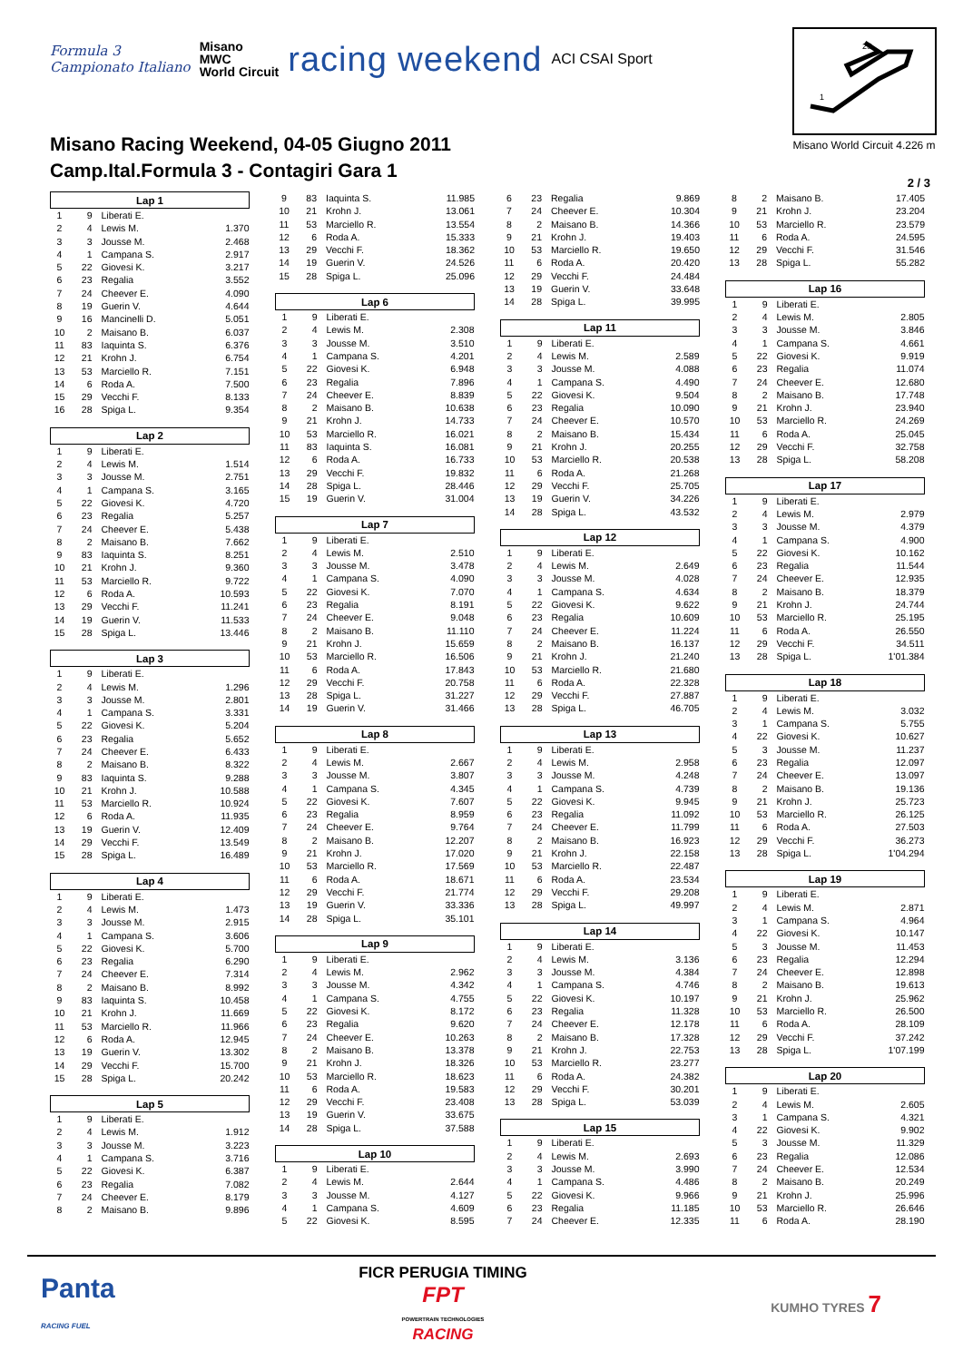Formula 3
Campionato Italiano Misano
MWC
World Circuit racing weekend ACI CSAI Sport
Misano Racing Weekend, 04-05 Giugno 2011
Camp.Ital.Formula 3 - Contagiri Gara 1
2S
1
Misano World Circuit 4.226 m
2 / 3
| Lap 1 | | | |
| --- | --- | --- | --- |
| 1 | 9 | Liberati E. | |
| 2 | 4 | Lewis M. | 1.370 |
| 3 | 3 | Jousse M. | 2.468 |
| 4 | 1 | Campana S. | 2.917 |
| 5 | 22 | Giovesi K. | 3.217 |
| 6 | 23 | Regalia | 3.552 |
| 7 | 24 | Cheever E. | 4.090 |
| 8 | 19 | Guerin V. | 4.644 |
| 9 | 16 | Mancinelli D. | 5.051 |
| 10 | 2 | Maisano B. | 6.037 |
| 11 | 83 | Iaquinta S. | 6.376 |
| 12 | 21 | Krohn J. | 6.754 |
| 13 | 53 | Marciello R. | 7.151 |
| 14 | 6 | Roda A. | 7.500 |
| 15 | 29 | Vecchi F. | 8.133 |
| 16 | 28 | Spiga L. | 9.354 |
| Lap 2 | | | |
| --- | --- | --- | --- |
| 1 | 9 | Liberati E. | |
| 2 | 4 | Lewis M. | 1.514 |
| 3 | 3 | Jousse M. | 2.751 |
| 4 | 1 | Campana S. | 3.165 |
| 5 | 22 | Giovesi K. | 4.720 |
| 6 | 23 | Regalia | 5.257 |
| 7 | 24 | Cheever E. | 5.438 |
| 8 | 2 | Maisano B. | 7.662 |
| 9 | 83 | Iaquinta S. | 8.251 |
| 10 | 21 | Krohn J. | 9.360 |
| 11 | 53 | Marciello R. | 9.722 |
| 12 | 6 | Roda A. | 10.593 |
| 13 | 29 | Vecchi F. | 11.241 |
| 14 | 19 | Guerin V. | 11.533 |
| 15 | 28 | Spiga L. | 13.446 |
| Lap 3 | | | |
| --- | --- | --- | --- |
| 1 | 9 | Liberati E. | |
| 2 | 4 | Lewis M. | 1.296 |
| 3 | 3 | Jousse M. | 2.801 |
| 4 | 1 | Campana S. | 3.331 |
| 5 | 22 | Giovesi K. | 5.204 |
| 6 | 23 | Regalia | 5.652 |
| 7 | 24 | Cheever E. | 6.433 |
| 8 | 2 | Maisano B. | 8.322 |
| 9 | 83 | Iaquinta S. | 9.288 |
| 10 | 21 | Krohn J. | 10.588 |
| 11 | 53 | Marciello R. | 10.924 |
| 12 | 6 | Roda A. | 11.935 |
| 13 | 19 | Guerin V. | 12.409 |
| 14 | 29 | Vecchi F. | 13.549 |
| 15 | 28 | Spiga L. | 16.489 |
| Lap 4 | | | |
| --- | --- | --- | --- |
| 1 | 9 | Liberati E. | |
| 2 | 4 | Lewis M. | 1.473 |
| 3 | 3 | Jousse M. | 2.915 |
| 4 | 1 | Campana S. | 3.606 |
| 5 | 22 | Giovesi K. | 5.700 |
| 6 | 23 | Regalia | 6.290 |
| 7 | 24 | Cheever E. | 7.314 |
| 8 | 2 | Maisano B. | 8.992 |
| 9 | 83 | Iaquinta S. | 10.458 |
| 10 | 21 | Krohn J. | 11.669 |
| 11 | 53 | Marciello R. | 11.966 |
| 12 | 6 | Roda A. | 12.945 |
| 13 | 19 | Guerin V. | 13.302 |
| 14 | 29 | Vecchi F. | 15.700 |
| 15 | 28 | Spiga L. | 20.242 |
| Lap 5 | | | |
| --- | --- | --- | --- |
| 1 | 9 | Liberati E. | |
| 2 | 4 | Lewis M. | 1.912 |
| 3 | 3 | Jousse M. | 3.223 |
| 4 | 1 | Campana S. | 3.716 |
| 5 | 22 | Giovesi K. | 6.387 |
| 6 | 23 | Regalia | 7.082 |
| 7 | 24 | Cheever E. | 8.179 |
| 8 | 2 | Maisano B. | 9.896 |
| 9 | 83 | Iaquinta S. | 11.985 |
| 10 | 21 | Krohn J. | 13.061 |
| 11 | 53 | Marciello R. | 13.554 |
| 12 | 6 | Roda A. | 15.333 |
| 13 | 29 | Vecchi F. | 18.362 |
| 14 | 19 | Guerin V. | 24.526 |
| 15 | 28 | Spiga L. | 25.096 |
| Lap 6 | | | |
| --- | --- | --- | --- |
| 1 | 9 | Liberati E. | |
| 2 | 4 | Lewis M. | 2.308 |
| 3 | 3 | Jousse M. | 3.510 |
| 4 | 1 | Campana S. | 4.201 |
| 5 | 22 | Giovesi K. | 6.948 |
| 6 | 23 | Regalia | 7.896 |
| 7 | 24 | Cheever E. | 8.839 |
| 8 | 2 | Maisano B. | 10.638 |
| 9 | 21 | Krohn J. | 14.733 |
| 10 | 53 | Marciello R. | 16.021 |
| 11 | 83 | Iaquinta S. | 16.081 |
| 12 | 6 | Roda A. | 16.733 |
| 13 | 29 | Vecchi F. | 19.832 |
| 14 | 28 | Spiga L. | 28.446 |
| 15 | 19 | Guerin V. | 31.004 |
| Lap 7 | | | |
| --- | --- | --- | --- |
| 1 | 9 | Liberati E. | |
| 2 | 4 | Lewis M. | 2.510 |
| 3 | 3 | Jousse M. | 3.478 |
| 4 | 1 | Campana S. | 4.090 |
| 5 | 22 | Giovesi K. | 7.070 |
| 6 | 23 | Regalia | 8.191 |
| 7 | 24 | Cheever E. | 9.048 |
| 8 | 2 | Maisano B. | 11.110 |
| 9 | 21 | Krohn J. | 15.659 |
| 10 | 53 | Marciello R. | 16.506 |
| 11 | 6 | Roda A. | 17.843 |
| 12 | 29 | Vecchi F. | 20.758 |
| 13 | 28 | Spiga L. | 31.227 |
| 14 | 19 | Guerin V. | 31.466 |
| Lap 8 | | | |
| --- | --- | --- | --- |
| 1 | 9 | Liberati E. | |
| 2 | 4 | Lewis M. | 2.667 |
| 3 | 3 | Jousse M. | 3.807 |
| 4 | 1 | Campana S. | 4.345 |
| 5 | 22 | Giovesi K. | 7.607 |
| 6 | 23 | Regalia | 8.959 |
| 7 | 24 | Cheever E. | 9.764 |
| 8 | 2 | Maisano B. | 12.207 |
| 9 | 21 | Krohn J. | 17.020 |
| 10 | 53 | Marciello R. | 17.569 |
| 11 | 6 | Roda A. | 18.671 |
| 12 | 29 | Vecchi F. | 21.774 |
| 13 | 19 | Guerin V. | 33.336 |
| 14 | 28 | Spiga L. | 35.101 |
| Lap 9 | | | |
| --- | --- | --- | --- |
| 1 | 9 | Liberati E. | |
| 2 | 4 | Lewis M. | 2.962 |
| 3 | 3 | Jousse M. | 4.342 |
| 4 | 1 | Campana S. | 4.755 |
| 5 | 22 | Giovesi K. | 8.172 |
| 6 | 23 | Regalia | 9.620 |
| 7 | 24 | Cheever E. | 10.263 |
| 8 | 2 | Maisano B. | 13.378 |
| 9 | 21 | Krohn J. | 18.326 |
| 10 | 53 | Marciello R. | 18.623 |
| 11 | 6 | Roda A. | 19.583 |
| 12 | 29 | Vecchi F. | 23.408 |
| 13 | 19 | Guerin V. | 33.675 |
| 14 | 28 | Spiga L. | 37.588 |
| Lap 10 | | | |
| --- | --- | --- | --- |
| 1 | 9 | Liberati E. | |
| 2 | 4 | Lewis M. | 2.644 |
| 3 | 3 | Jousse M. | 4.127 |
| 4 | 1 | Campana S. | 4.609 |
| 5 | 22 | Giovesi K. | 8.595 |
| 6 | 23 | Regalia | 9.869 |
| 7 | 24 | Cheever E. | 10.304 |
| 8 | 2 | Maisano B. | 14.366 |
| 9 | 21 | Krohn J. | 19.403 |
| 10 | 53 | Marciello R. | 19.650 |
| 11 | 6 | Roda A. | 20.420 |
| 12 | 29 | Vecchi F. | 24.484 |
| 13 | 19 | Guerin V. | 33.648 |
| 14 | 28 | Spiga L. | 39.995 |
| Lap 11 | | | |
| --- | --- | --- | --- |
| 1 | 9 | Liberati E. | |
| 2 | 4 | Lewis M. | 2.589 |
| 3 | 3 | Jousse M. | 4.088 |
| 4 | 1 | Campana S. | 4.490 |
| 5 | 22 | Giovesi K. | 9.504 |
| 6 | 23 | Regalia | 10.090 |
| 7 | 24 | Cheever E. | 10.570 |
| 8 | 2 | Maisano B. | 15.434 |
| 9 | 21 | Krohn J. | 20.255 |
| 10 | 53 | Marciello R. | 20.538 |
| 11 | 6 | Roda A. | 21.268 |
| 12 | 29 | Vecchi F. | 25.705 |
| 13 | 19 | Guerin V. | 34.226 |
| 14 | 28 | Spiga L. | 43.532 |
| Lap 12 | | | |
| --- | --- | --- | --- |
| 1 | 9 | Liberati E. | |
| 2 | 4 | Lewis M. | 2.649 |
| 3 | 3 | Jousse M. | 4.028 |
| 4 | 1 | Campana S. | 4.634 |
| 5 | 22 | Giovesi K. | 9.622 |
| 6 | 23 | Regalia | 10.609 |
| 7 | 24 | Cheever E. | 11.224 |
| 8 | 2 | Maisano B. | 16.137 |
| 9 | 21 | Krohn J. | 21.240 |
| 10 | 53 | Marciello R. | 21.680 |
| 11 | 6 | Roda A. | 22.328 |
| 12 | 29 | Vecchi F. | 27.887 |
| 13 | 28 | Spiga L. | 46.705 |
| Lap 13 | | | |
| --- | --- | --- | --- |
| 1 | 9 | Liberati E. | |
| 2 | 4 | Lewis M. | 2.958 |
| 3 | 3 | Jousse M. | 4.248 |
| 4 | 1 | Campana S. | 4.739 |
| 5 | 22 | Giovesi K. | 9.945 |
| 6 | 23 | Regalia | 11.092 |
| 7 | 24 | Cheever E. | 11.799 |
| 8 | 2 | Maisano B. | 16.923 |
| 9 | 21 | Krohn J. | 22.158 |
| 10 | 53 | Marciello R. | 22.487 |
| 11 | 6 | Roda A. | 23.534 |
| 12 | 29 | Vecchi F. | 29.208 |
| 13 | 28 | Spiga L. | 49.997 |
| Lap 14 | | | |
| --- | --- | --- | --- |
| 1 | 9 | Liberati E. | |
| 2 | 4 | Lewis M. | 3.136 |
| 3 | 3 | Jousse M. | 4.384 |
| 4 | 1 | Campana S. | 4.746 |
| 5 | 22 | Giovesi K. | 10.197 |
| 6 | 23 | Regalia | 11.328 |
| 7 | 24 | Cheever E. | 12.178 |
| 8 | 2 | Maisano B. | 17.328 |
| 9 | 21 | Krohn J. | 22.753 |
| 10 | 53 | Marciello R. | 23.277 |
| 11 | 6 | Roda A. | 24.382 |
| 12 | 29 | Vecchi F. | 30.201 |
| 13 | 28 | Spiga L. | 53.039 |
| Lap 15 | | | |
| --- | --- | --- | --- |
| 1 | 9 | Liberati E. | |
| 2 | 4 | Lewis M. | 2.693 |
| 3 | 3 | Jousse M. | 3.990 |
| 4 | 1 | Campana S. | 4.486 |
| 5 | 22 | Giovesi K. | 9.966 |
| 6 | 23 | Regalia | 11.185 |
| 7 | 24 | Cheever E. | 12.335 |
| 8 | 2 | Maisano B. | 17.405 |
| 9 | 21 | Krohn J. | 23.204 |
| 10 | 53 | Marciello R. | 23.579 |
| 11 | 6 | Roda A. | 24.595 |
| 12 | 29 | Vecchi F. | 31.546 |
| 13 | 28 | Spiga L. | 55.282 |
| Lap 16 | | | |
| --- | --- | --- | --- |
| 1 | 9 | Liberati E. | |
| 2 | 4 | Lewis M. | 2.805 |
| 3 | 3 | Jousse M. | 3.846 |
| 4 | 1 | Campana S. | 4.661 |
| 5 | 22 | Giovesi K. | 9.919 |
| 6 | 23 | Regalia | 11.074 |
| 7 | 24 | Cheever E. | 12.680 |
| 8 | 2 | Maisano B. | 17.748 |
| 9 | 21 | Krohn J. | 23.940 |
| 10 | 53 | Marciello R. | 24.269 |
| 11 | 6 | Roda A. | 25.045 |
| 12 | 29 | Vecchi F. | 32.758 |
| 13 | 28 | Spiga L. | 58.208 |
| Lap 17 | | | |
| --- | --- | --- | --- |
| 1 | 9 | Liberati E. | |
| 2 | 4 | Lewis M. | 2.979 |
| 3 | 3 | Jousse M. | 4.379 |
| 4 | 1 | Campana S. | 4.900 |
| 5 | 22 | Giovesi K. | 10.162 |
| 6 | 23 | Regalia | 11.544 |
| 7 | 24 | Cheever E. | 12.935 |
| 8 | 2 | Maisano B. | 18.379 |
| 9 | 21 | Krohn J. | 24.744 |
| 10 | 53 | Marciello R. | 25.195 |
| 11 | 6 | Roda A. | 26.550 |
| 12 | 29 | Vecchi F. | 34.511 |
| 13 | 28 | Spiga L. | 1'01.384 |
| Lap 18 | | | |
| --- | --- | --- | --- |
| 1 | 9 | Liberati E. | |
| 2 | 4 | Lewis M. | 3.032 |
| 3 | 1 | Campana S. | 5.755 |
| 4 | 22 | Giovesi K. | 10.627 |
| 5 | 3 | Jousse M. | 11.237 |
| 6 | 23 | Regalia | 12.097 |
| 7 | 24 | Cheever E. | 13.097 |
| 8 | 2 | Maisano B. | 19.136 |
| 9 | 21 | Krohn J. | 25.723 |
| 10 | 53 | Marciello R. | 26.125 |
| 11 | 6 | Roda A. | 27.503 |
| 12 | 29 | Vecchi F. | 36.273 |
| 13 | 28 | Spiga L. | 1'04.294 |
| Lap 19 | | | |
| --- | --- | --- | --- |
| 1 | 9 | Liberati E. | |
| 2 | 4 | Lewis M. | 2.871 |
| 3 | 1 | Campana S. | 4.964 |
| 4 | 22 | Giovesi K. | 10.147 |
| 5 | 3 | Jousse M. | 11.453 |
| 6 | 23 | Regalia | 12.294 |
| 7 | 24 | Cheever E. | 12.898 |
| 8 | 2 | Maisano B. | 19.613 |
| 9 | 21 | Krohn J. | 25.962 |
| 10 | 53 | Marciello R. | 26.500 |
| 11 | 6 | Roda A. | 28.109 |
| 12 | 29 | Vecchi F. | 37.242 |
| 13 | 28 | Spiga L. | 1'07.199 |
| Lap 20 | | | |
| --- | --- | --- | --- |
| 1 | 9 | Liberati E. | |
| 2 | 4 | Lewis M. | 2.605 |
| 3 | 1 | Campana S. | 4.321 |
| 4 | 22 | Giovesi K. | 9.902 |
| 5 | 3 | Jousse M. | 11.329 |
| 6 | 23 | Regalia | 12.086 |
| 7 | 24 | Cheever E. | 12.534 |
| 8 | 2 | Maisano B. | 20.249 |
| 9 | 21 | Krohn J. | 25.996 |
| 10 | 53 | Marciello R. | 26.646 |
| 11 | 6 | Roda A. | 28.190 |
Panta
RACING FUEL
FICR PERUGIA TIMING
FPT
POWERTRAIN TECHNOLOGIES
RACING
KUMHO TYRES 7